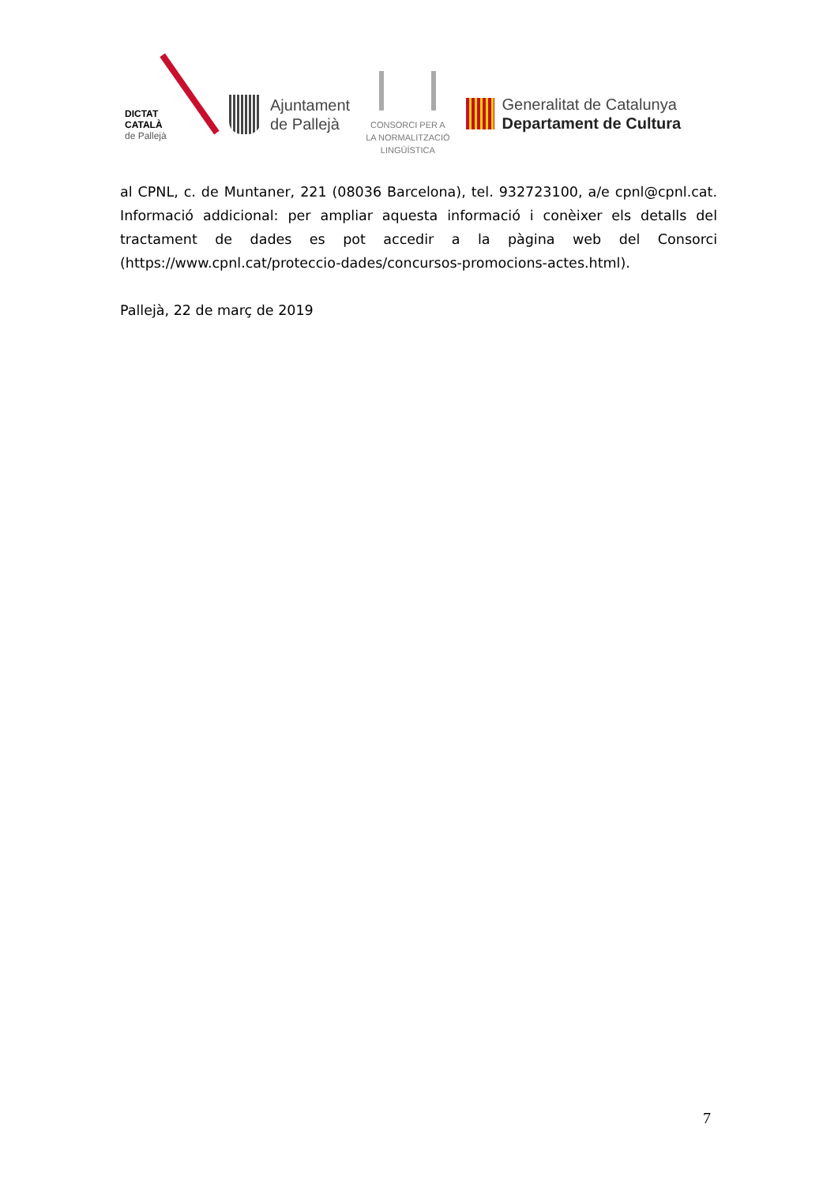DICTAT
CATALÀ
de Pallejà
Ajuntament
de Pallejà
CONSORCI PER A
LA NORMALITZACIÓ
LINGÜÍSTICA
Generalitat de Catalunya
Departament de Cultura
al CPNL, c. de Muntaner, 221 (08036 Barcelona), tel. 932723100, a/e cpnl@cpnl.cat. Informació addicional: per ampliar aquesta informació i conèixer els detalls del tractament de dades es pot accedir a la pàgina web del Consorci (https://www.cpnl.cat/proteccio-dades/concursos-promocions-actes.html).
Pallejà, 22 de març de 2019
7